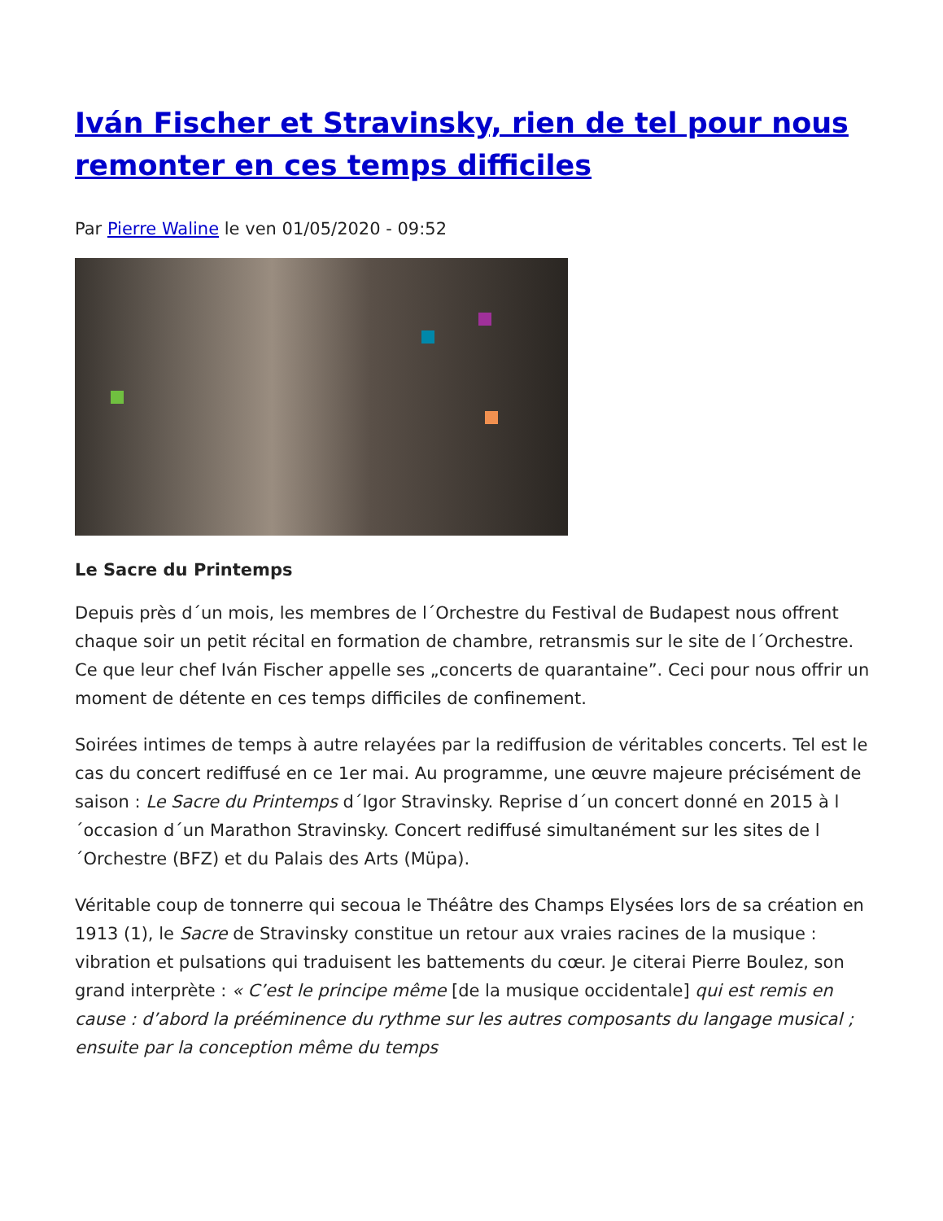Iván Fischer et Stravinsky, rien de tel pour nous remonter en ces temps difficiles
Par Pierre Waline le ven 01/05/2020 - 09:52
Le Sacre du Printemps
Depuis près d´un mois, les membres de l´Orchestre du Festival de Budapest nous offrent chaque soir un petit récital en formation de chambre, retransmis sur le site de l´Orchestre. Ce que leur chef Iván Fischer appelle ses „concerts de quarantaine”. Ceci pour nous offrir un moment de détente en ces temps difficiles de confinement.
Soirées intimes de temps à autre relayées par la rediffusion de véritables concerts. Tel est le cas du concert rediffusé en ce 1er mai. Au programme, une œuvre majeure précisément de saison : Le Sacre du Printemps d´Igor Stravinsky. Reprise d´un concert donné en 2015 à l´occasion d´un Marathon Stravinsky. Concert rediffusé simultanément sur les sites de l´Orchestre (BFZ) et du Palais des Arts (Müpa).
Véritable coup de tonnerre qui secoua le Théâtre des Champs Elysées lors de sa création en 1913 (1), le Sacre de Stravinsky constitue un retour aux vraies racines de la musique : vibration et pulsations qui traduisent les battements du cœur. Je citerai Pierre Boulez, son grand interprète : « C’est le principe même [de la musique occidentale] qui est remis en cause : d’abord la prééminence du rythme sur les autres composants du langage musical ; ensuite par la conception même du temps